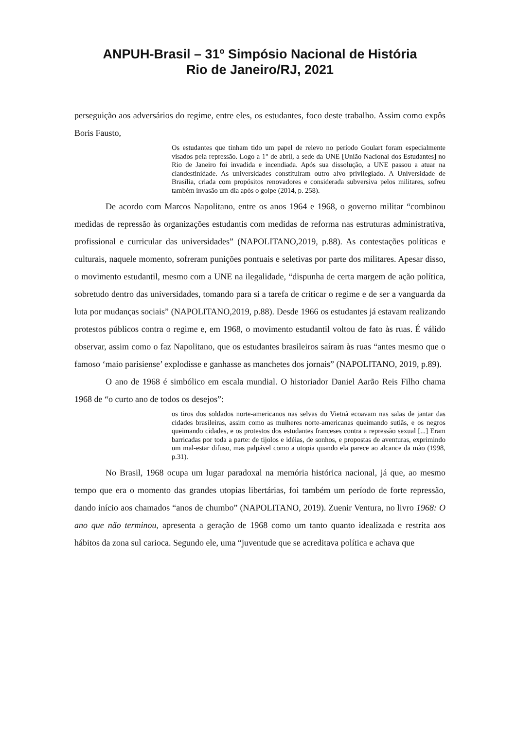ANPUH-Brasil – 31º Simpósio Nacional de História
Rio de Janeiro/RJ, 2021
perseguição aos adversários do regime, entre eles, os estudantes, foco deste trabalho. Assim como expôs Boris Fausto,
Os estudantes que tinham tido um papel de relevo no período Goulart foram especialmente visados pela repressão. Logo a 1° de abril, a sede da UNE [União Nacional dos Estudantes] no Rio de Janeiro foi invadida e incendiada. Após sua dissolução, a UNE passou a atuar na clandestinidade. As universidades constituíram outro alvo privilegiado. A Universidade de Brasília, criada com propósitos renovadores e considerada subversiva pelos militares, sofreu também invasão um dia após o golpe (2014, p. 258).
De acordo com Marcos Napolitano, entre os anos 1964 e 1968, o governo militar “combinou medidas de repressão às organizações estudantis com medidas de reforma nas estruturas administrativa, profissional e curricular das universidades” (NAPOLITANO,2019, p.88). As contestações políticas e culturais, naquele momento, sofreram punições pontuais e seletivas por parte dos militares. Apesar disso, o movimento estudantil, mesmo com a UNE na ilegalidade, “dispunha de certa margem de ação política, sobretudo dentro das universidades, tomando para si a tarefa de criticar o regime e de ser a vanguarda da luta por mudanças sociais” (NAPOLITANO,2019, p.88). Desde 1966 os estudantes já estavam realizando protestos públicos contra o regime e, em 1968, o movimento estudantil voltou de fato às ruas. É válido observar, assim como o faz Napolitano, que os estudantes brasileiros saíram às ruas “antes mesmo que o famoso ‘maio parisiense’ explodisse e ganhasse as manchetes dos jornais” (NAPOLITANO, 2019, p.89).
O ano de 1968 é simbólico em escala mundial. O historiador Daniel Aarão Reis Filho chama 1968 de “o curto ano de todos os desejos”:
os tiros dos soldados norte-americanos nas selvas do Vietnã ecoavam nas salas de jantar das cidades brasileiras, assim como as mulheres norte-americanas queimando sutiãs, e os negros queimando cidades, e os protestos dos estudantes franceses contra a repressão sexual [...] Eram barricadas por toda a parte: de tijolos e idéias, de sonhos, e propostas de aventuras, exprimindo um mal-estar difuso, mas palpável como a utopia quando ela parece ao alcance da mão (1998, p.31).
No Brasil, 1968 ocupa um lugar paradoxal na memória histórica nacional, já que, ao mesmo tempo que era o momento das grandes utopias libertárias, foi também um período de forte repressão, dando início aos chamados “anos de chumbo” (NAPOLITANO, 2019). Zuenir Ventura, no livro 1968: O ano que não terminou, apresenta a geração de 1968 como um tanto quanto idealizada e restrita aos hábitos da zona sul carioca. Segundo ele, uma “juventude que se acreditava política e achava que